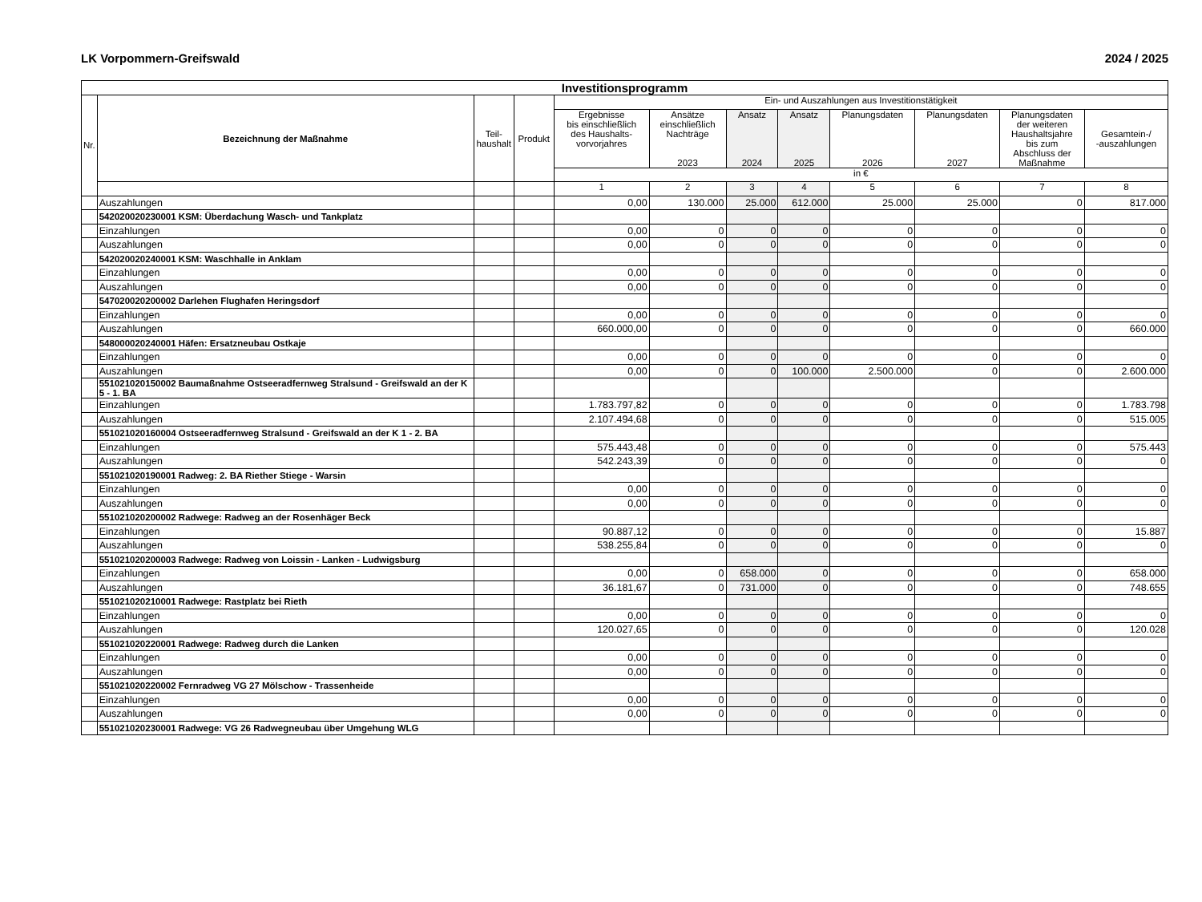LK Vorpommern-Greifswald 2024 / 2025
| Investitionsprogramm | | | | | | | | | | | |
| Nr. | Bezeichnung der Maßnahme | Teil- haushalt | Produkt | Ein- und Auszahlungen aus Investitionstätigkeit | | | | | | | |
| | | | | Ergebnisse bis einschließlich des Haushalts- vorvorjahres | Ansätze einschließlich Nachträge 2023 | Ansatz 2024 | Ansatz 2025 | Planungsdaten 2026 | Planungsdaten 2027 | Planungsdaten der weiteren Haushaltsjahre bis zum Abschluss der Maßnahme | Gesamtein-/ -auszahlungen |
| | | | | in € | | | | | | | |
| | | | | 1 | 2 | 3 | 4 | 5 | 6 | 7 | 8 |
| | Auszahlungen | | | 0,00 | 130.000 | 25.000 | 612.000 | 25.000 | 25.000 | 0 | 817.000 |
| | 542020020230001 KSM: Überdachung Wasch- und Tankplatz | | | | | | | | | | |
| | Einzahlungen | | | 0,00 | 0 | 0 | 0 | 0 | 0 | 0 | 0 |
| | Auszahlungen | | | 0,00 | 0 | 0 | 0 | 0 | 0 | 0 | 0 |
| | 542020020240001 KSM: Waschhalle in Anklam | | | | | | | | | | |
| | Einzahlungen | | | 0,00 | 0 | 0 | 0 | 0 | 0 | 0 | 0 |
| | Auszahlungen | | | 0,00 | 0 | 0 | 0 | 0 | 0 | 0 | 0 |
| | 547020020200002 Darlehen Flughafen Heringsdorf | | | | | | | | | | |
| | Einzahlungen | | | 0,00 | 0 | 0 | 0 | 0 | 0 | 0 | 0 |
| | Auszahlungen | | | 660.000,00 | 0 | 0 | 0 | 0 | 0 | 0 | 660.000 |
| | 548000020240001 Häfen: Ersatzneubau Ostkaje | | | | | | | | | | |
| | Einzahlungen | | | 0,00 | 0 | 0 | 0 | 0 | 0 | 0 | 0 |
| | Auszahlungen | | | 0,00 | 0 | 0 | 100.000 | 2.500.000 | 0 | 0 | 2.600.000 |
| | 551021020150002 Baumaßnahme Ostseeradfernweg Stralsund - Greifswald an der K 5 - 1. BA | | | | | | | | | | |
| | Einzahlungen | | | 1.783.797,82 | 0 | 0 | 0 | 0 | 0 | 0 | 1.783.798 |
| | Auszahlungen | | | 2.107.494,68 | 0 | 0 | 0 | 0 | 0 | 0 | 515.005 |
| | 551021020160004 Ostseeradfernweg Stralsund - Greifswald an der K 1 - 2. BA | | | | | | | | | | |
| | Einzahlungen | | | 575.443,48 | 0 | 0 | 0 | 0 | 0 | 0 | 575.443 |
| | Auszahlungen | | | 542.243,39 | 0 | 0 | 0 | 0 | 0 | 0 | 0 |
| | 551021020190001 Radweg: 2. BA Riether Stiege - Warsin | | | | | | | | | | |
| | Einzahlungen | | | 0,00 | 0 | 0 | 0 | 0 | 0 | 0 | 0 |
| | Auszahlungen | | | 0,00 | 0 | 0 | 0 | 0 | 0 | 0 | 0 |
| | 551021020200002 Radwege: Radweg an der Rosenhäger Beck | | | | | | | | | | |
| | Einzahlungen | | | 90.887,12 | 0 | 0 | 0 | 0 | 0 | 0 | 15.887 |
| | Auszahlungen | | | 538.255,84 | 0 | 0 | 0 | 0 | 0 | 0 | 0 |
| | 551021020200003 Radwege: Radweg von Loissin - Lanken - Ludwigsburg | | | | | | | | | | |
| | Einzahlungen | | | 0,00 | 0 | 658.000 | 0 | 0 | 0 | 0 | 658.000 |
| | Auszahlungen | | | 36.181,67 | 0 | 731.000 | 0 | 0 | 0 | 0 | 748.655 |
| | 551021020210001 Radwege: Rastplatz bei Rieth | | | | | | | | | | |
| | Einzahlungen | | | 0,00 | 0 | 0 | 0 | 0 | 0 | 0 | 0 |
| | Auszahlungen | | | 120.027,65 | 0 | 0 | 0 | 0 | 0 | 0 | 120.028 |
| | 551021020220001 Radwege: Radweg durch die Lanken | | | | | | | | | | |
| | Einzahlungen | | | 0,00 | 0 | 0 | 0 | 0 | 0 | 0 | 0 |
| | Auszahlungen | | | 0,00 | 0 | 0 | 0 | 0 | 0 | 0 | 0 |
| | 551021020220002 Fernradweg VG 27 Mölschow - Trassenheide | | | | | | | | | | |
| | Einzahlungen | | | 0,00 | 0 | 0 | 0 | 0 | 0 | 0 | 0 |
| | Auszahlungen | | | 0,00 | 0 | 0 | 0 | 0 | 0 | 0 | 0 |
| | 551021020230001 Radwege: VG 26 Radwegneubau über Umgehung WLG | | | | | | | | | | |